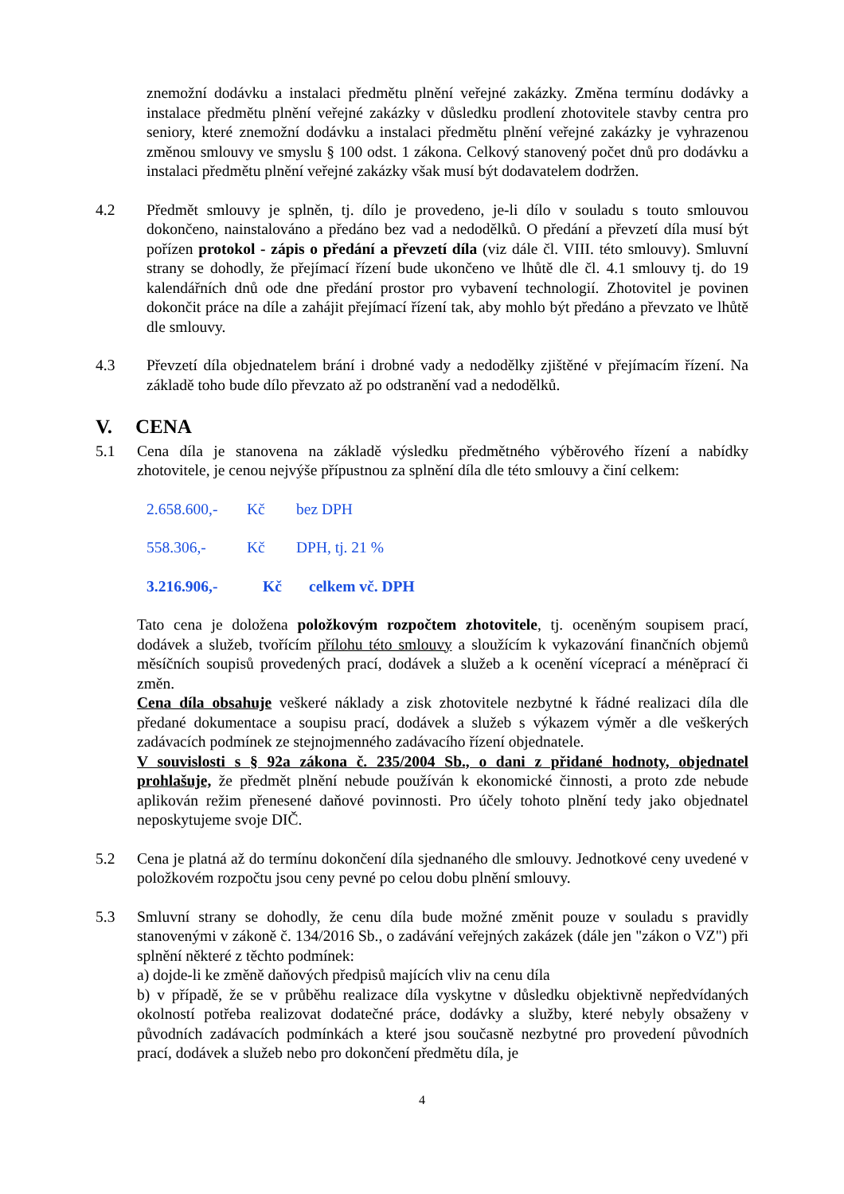znemožní dodávku a instalaci předmětu plnění veřejné zakázky. Změna termínu dodávky a instalace předmětu plnění veřejné zakázky v důsledku prodlení zhotovitele stavby centra pro seniory, které znemožní dodávku a instalaci předmětu plnění veřejné zakázky je vyhrazenou změnou smlouvy ve smyslu § 100 odst. 1 zákona. Celkový stanovený počet dnů pro dodávku a instalaci předmětu plnění veřejné zakázky však musí být dodavatelem dodržen.
4.2 Předmět smlouvy je splněn, tj. dílo je provedeno, je-li dílo v souladu s touto smlouvou dokončeno, nainstalováno a předáno bez vad a nedodělků. O předání a převzetí díla musí být pořízen protokol - zápis o předání a převzetí díla (viz dále čl. VIII. této smlouvy). Smluvní strany se dohodly, že přejímací řízení bude ukončeno ve lhůtě dle čl. 4.1 smlouvy tj. do 19 kalendářních dnů ode dne předání prostor pro vybavení technologií. Zhotovitel je povinen dokončit práce na díle a zahájit přejímací řízení tak, aby mohlo být předáno a převzato ve lhůtě dle smlouvy.
4.3 Převzetí díla objednatelem brání i drobné vady a nedodělky zjištěné v přejímacím řízení. Na základě toho bude dílo převzato až po odstranění vad a nedodělků.
V. CENA
5.1 Cena díla je stanovena na základě výsledku předmětného výběrového řízení a nabídky zhotovitele, je cenou nejvýše přípustnou za splnění díla dle této smlouvy a činí celkem:
2.658.600,- Kč bez DPH
558.306,- Kč DPH, tj. 21 %
3.216.906,- Kč celkem vč. DPH
Tato cena je doložena položkovým rozpočtem zhotovitele, tj. oceněným soupisem prací, dodávek a služeb, tvořícím přílohu této smlouvy a sloužícím k vykazování finančních objemů měsíčních soupisů provedených prací, dodávek a služeb a k ocenění víceprací a méněprací či změn.
Cena díla obsahuje veškeré náklady a zisk zhotovitele nezbytné k řádné realizaci díla dle předané dokumentace a soupisu prací, dodávek a služeb s výkazem výměr a dle veškerých zadávacích podmínek ze stejnojmenného zadávacího řízení objednatele.
V souvislosti s § 92a zákona č. 235/2004 Sb., o dani z přidané hodnoty, objednatel prohlašuje, že předmět plnění nebude používán k ekonomické činnosti, a proto zde nebude aplikován režim přenesené daňové povinnosti. Pro účely tohoto plnění tedy jako objednatel neposkytujeme svoje DIČ.
5.2 Cena je platná až do termínu dokončení díla sjednaného dle smlouvy. Jednotkové ceny uvedené v položkovém rozpočtu jsou ceny pevné po celou dobu plnění smlouvy.
5.3 Smluvní strany se dohodly, že cenu díla bude možné změnit pouze v souladu s pravidly stanovenými v zákoně č. 134/2016 Sb., o zadávání veřejných zakázek (dále jen "zákon o VZ") při splnění některé z těchto podmínek:
a) dojde-li ke změně daňových předpisů majících vliv na cenu díla
b) v případě, že se v průběhu realizace díla vyskytne v důsledku objektivně nepředvídaných okolností potřeba realizovat dodatečné práce, dodávky a služby, které nebyly obsaženy v původních zadávacích podmínkách a které jsou současně nezbytné pro provedení původních prací, dodávek a služeb nebo pro dokončení předmětu díla, je
4